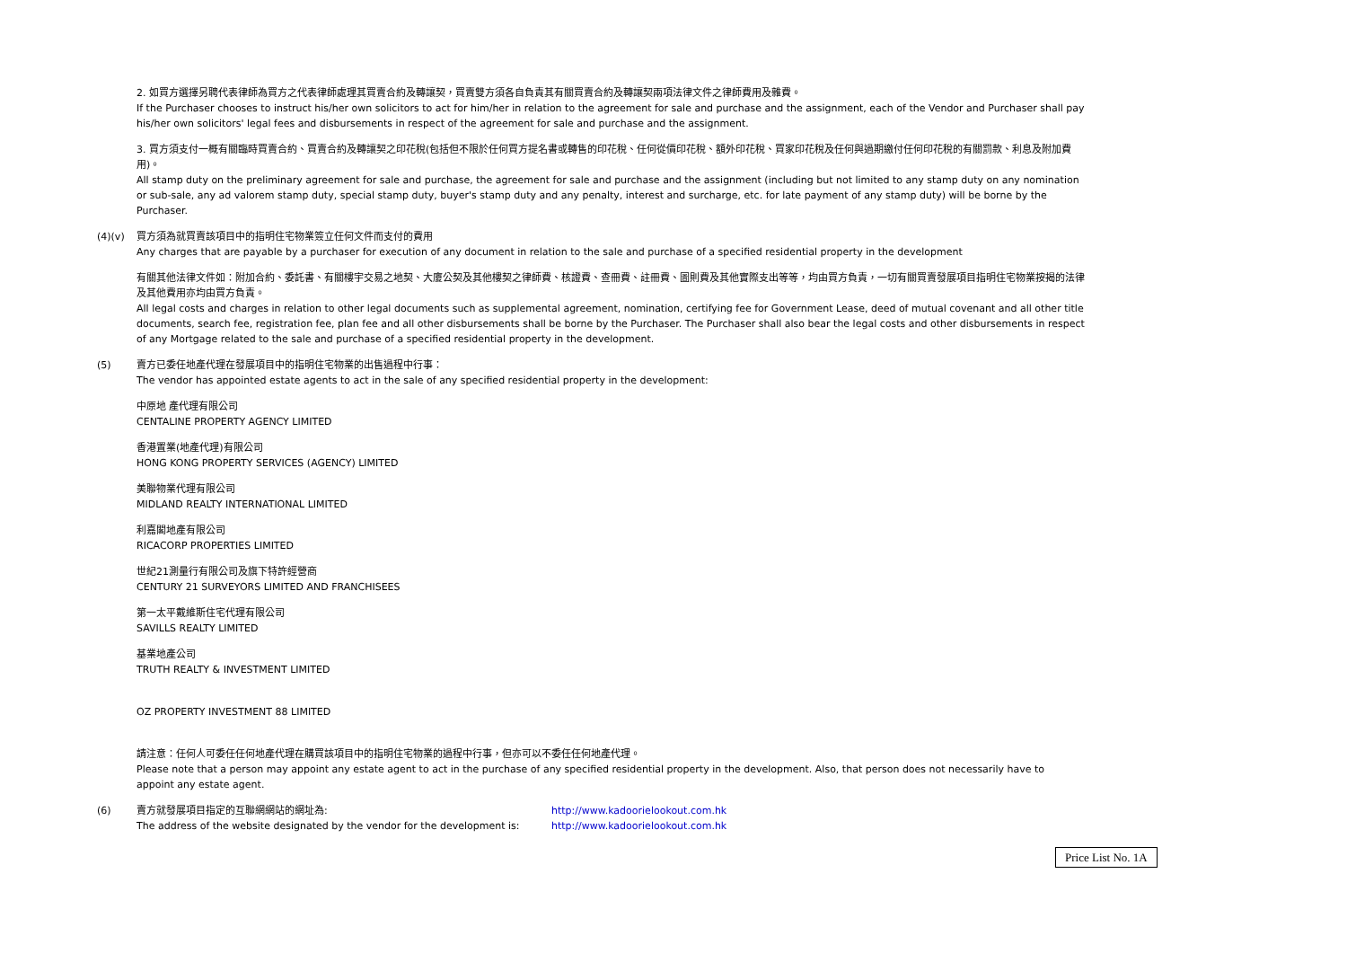2. 如買方選擇另聘代表律師為買方之代表律師處理其買賣合約及轉讓契，買賣雙方須各自負責其有關買賣合約及轉讓契兩項法律文件之律師費用及雜費。
If the Purchaser chooses to instruct his/her own solicitors to act for him/her in relation to the agreement for sale and purchase and the assignment, each of the Vendor and Purchaser shall pay his/her own solicitors' legal fees and disbursements in respect of the agreement for sale and purchase and the assignment.
3. 買方須支付一概有關臨時買賣合約、買賣合約及轉讓契之印花稅(包括但不限於任何買方提名書或轉售的印花稅、任何從價印花稅、額外印花稅、買家印花稅及任何與過期繳付任何印花稅的有關罰款、利息及附加費用)。
All stamp duty on the preliminary agreement for sale and purchase, the agreement for sale and purchase and the assignment (including but not limited to any stamp duty on any nomination or sub-sale, any ad valorem stamp duty, special stamp duty, buyer's stamp duty and any penalty, interest and surcharge, etc. for late payment of any stamp duty) will be borne by the Purchaser.
(4)(v) 買方須為就買賣該項目中的指明住宅物業簽立任何文件而支付的費用
Any charges that are payable by a purchaser for execution of any document in relation to the sale and purchase of a specified residential property in the development
有關其他法律文件如：附加合約、委託書、有關樓宇交易之地契、大廈公契及其他樓契之律師費、核證費、查冊費、註冊費、圖則費及其他實際支出等等，均由買方負責，一切有關買賣發展項目指明住宅物業按揭的法律及其他費用亦均由買方負責。
All legal costs and charges in relation to other legal documents such as supplemental agreement, nomination, certifying fee for Government Lease, deed of mutual covenant and all other title documents, search fee, registration fee, plan fee and all other disbursements shall be borne by the Purchaser. The Purchaser shall also bear the legal costs and other disbursements in respect of any Mortgage related to the sale and purchase of a specified residential property in the development.
(5) 賣方已委任地產代理在發展項目中的指明住宅物業的出售過程中行事：
The vendor has appointed estate agents to act in the sale of any specified residential property in the development:
中原地 產代理有限公司
CENTALINE PROPERTY AGENCY LIMITED
香港置業(地產代理)有限公司
HONG KONG PROPERTY SERVICES (AGENCY) LIMITED
美聯物業代理有限公司
MIDLAND REALTY INTERNATIONAL LIMITED
利嘉閣地產有限公司
RICACORP PROPERTIES LIMITED
世紀21測量行有限公司及旗下特許經營商
CENTURY 21 SURVEYORS LIMITED AND FRANCHISEES
第一太平戴維斯住宅代理有限公司
SAVILLS REALTY LIMITED
基業地產公司
TRUTH REALTY & INVESTMENT LIMITED
OZ PROPERTY INVESTMENT 88 LIMITED
請注意：任何人可委任任何地產代理在購買該項目中的指明住宅物業的過程中行事，但亦可以不委任任何地產代理。
Please note that a person may appoint any estate agent to act in the purchase of any specified residential property in the development. Also, that person does not necessarily have to appoint any estate agent.
(6) 賣方就發展項目指定的互聯網網站的網址為:
The address of the website designated by the vendor for the development is:
http://www.kadoorielookout.com.hk
http://www.kadoorielookout.com.hk
Price List No. 1A